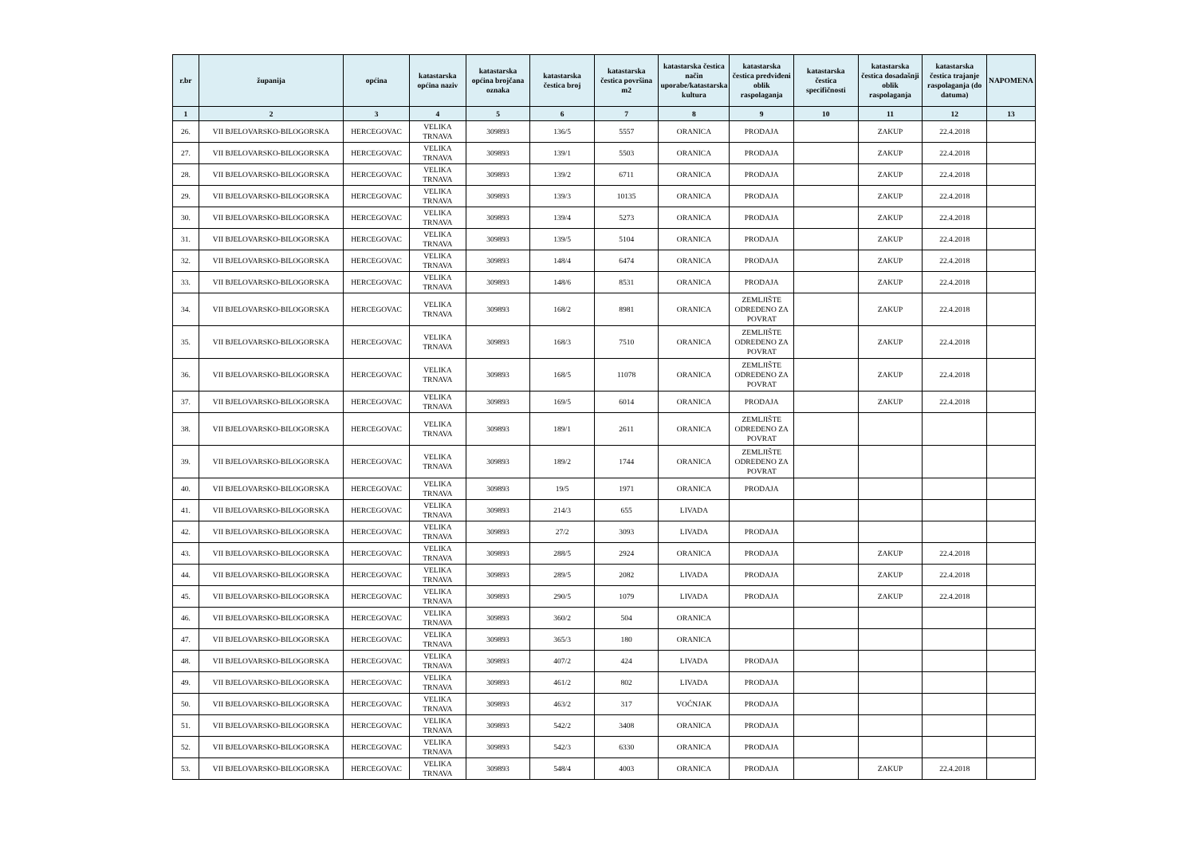| r.br | županija | općina | katastarska općina naziv | katastarska općina brojčana oznaka | katastarska čestica broj | katastarska čestica površina m2 | katastarska čestica način uporabe/katastarska kultura | katastarska čestica predviđeni oblik raspolaganja | katastarska čestica specifičnosti | katastarska čestica dosadašnji oblik raspolaganja | katastarska čestica trajanje raspolaganja (do datuma) | NAPOMENA |
| --- | --- | --- | --- | --- | --- | --- | --- | --- | --- | --- | --- | --- |
| 1 | 2 | 3 | 4 | 5 | 6 | 7 | 8 | 9 | 10 | 11 | 12 | 13 |
| 26. | VII BJELOVARSKO-BILOGORSKA | HERCEGOVAC | VELIKA TRNAVA | 309893 | 136/5 | 5557 | ORANICA | PRODAJA | | ZAKUP | 22.4.2018 | |
| 27. | VII BJELOVARSKO-BILOGORSKA | HERCEGOVAC | VELIKA TRNAVA | 309893 | 139/1 | 5503 | ORANICA | PRODAJA | | ZAKUP | 22.4.2018 | |
| 28. | VII BJELOVARSKO-BILOGORSKA | HERCEGOVAC | VELIKA TRNAVA | 309893 | 139/2 | 6711 | ORANICA | PRODAJA | | ZAKUP | 22.4.2018 | |
| 29. | VII BJELOVARSKO-BILOGORSKA | HERCEGOVAC | VELIKA TRNAVA | 309893 | 139/3 | 10135 | ORANICA | PRODAJA | | ZAKUP | 22.4.2018 | |
| 30. | VII BJELOVARSKO-BILOGORSKA | HERCEGOVAC | VELIKA TRNAVA | 309893 | 139/4 | 5273 | ORANICA | PRODAJA | | ZAKUP | 22.4.2018 | |
| 31. | VII BJELOVARSKO-BILOGORSKA | HERCEGOVAC | VELIKA TRNAVA | 309893 | 139/5 | 5104 | ORANICA | PRODAJA | | ZAKUP | 22.4.2018 | |
| 32. | VII BJELOVARSKO-BILOGORSKA | HERCEGOVAC | VELIKA TRNAVA | 309893 | 148/4 | 6474 | ORANICA | PRODAJA | | ZAKUP | 22.4.2018 | |
| 33. | VII BJELOVARSKO-BILOGORSKA | HERCEGOVAC | VELIKA TRNAVA | 309893 | 148/6 | 8531 | ORANICA | PRODAJA | | ZAKUP | 22.4.2018 | |
| 34. | VII BJELOVARSKO-BILOGORSKA | HERCEGOVAC | VELIKA TRNAVA | 309893 | 168/2 | 8981 | ORANICA | ZEMLJIŠTE ODREĐENO ZA POVRAT | | ZAKUP | 22.4.2018 | |
| 35. | VII BJELOVARSKO-BILOGORSKA | HERCEGOVAC | VELIKA TRNAVA | 309893 | 168/3 | 7510 | ORANICA | ZEMLJIŠTE ODREĐENO ZA POVRAT | | ZAKUP | 22.4.2018 | |
| 36. | VII BJELOVARSKO-BILOGORSKA | HERCEGOVAC | VELIKA TRNAVA | 309893 | 168/5 | 11078 | ORANICA | ZEMLJIŠTE ODREĐENO ZA POVRAT | | ZAKUP | 22.4.2018 | |
| 37. | VII BJELOVARSKO-BILOGORSKA | HERCEGOVAC | VELIKA TRNAVA | 309893 | 169/5 | 6014 | ORANICA | PRODAJA | | ZAKUP | 22.4.2018 | |
| 38. | VII BJELOVARSKO-BILOGORSKA | HERCEGOVAC | VELIKA TRNAVA | 309893 | 189/1 | 2611 | ORANICA | ZEMLJIŠTE ODREĐENO ZA POVRAT | | | | |
| 39. | VII BJELOVARSKO-BILOGORSKA | HERCEGOVAC | VELIKA TRNAVA | 309893 | 189/2 | 1744 | ORANICA | ZEMLJIŠTE ODREĐENO ZA POVRAT | | | | |
| 40. | VII BJELOVARSKO-BILOGORSKA | HERCEGOVAC | VELIKA TRNAVA | 309893 | 19/5 | 1971 | ORANICA | PRODAJA | | | | |
| 41. | VII BJELOVARSKO-BILOGORSKA | HERCEGOVAC | VELIKA TRNAVA | 309893 | 214/3 | 655 | LIVADA | | | | | |
| 42. | VII BJELOVARSKO-BILOGORSKA | HERCEGOVAC | VELIKA TRNAVA | 309893 | 27/2 | 3093 | LIVADA | PRODAJA | | | | |
| 43. | VII BJELOVARSKO-BILOGORSKA | HERCEGOVAC | VELIKA TRNAVA | 309893 | 288/5 | 2924 | ORANICA | PRODAJA | | ZAKUP | 22.4.2018 | |
| 44. | VII BJELOVARSKO-BILOGORSKA | HERCEGOVAC | VELIKA TRNAVA | 309893 | 289/5 | 2082 | LIVADA | PRODAJA | | ZAKUP | 22.4.2018 | |
| 45. | VII BJELOVARSKO-BILOGORSKA | HERCEGOVAC | VELIKA TRNAVA | 309893 | 290/5 | 1079 | LIVADA | PRODAJA | | ZAKUP | 22.4.2018 | |
| 46. | VII BJELOVARSKO-BILOGORSKA | HERCEGOVAC | VELIKA TRNAVA | 309893 | 360/2 | 504 | ORANICA | | | | | |
| 47. | VII BJELOVARSKO-BILOGORSKA | HERCEGOVAC | VELIKA TRNAVA | 309893 | 365/3 | 180 | ORANICA | | | | | |
| 48. | VII BJELOVARSKO-BILOGORSKA | HERCEGOVAC | VELIKA TRNAVA | 309893 | 407/2 | 424 | LIVADA | PRODAJA | | | | |
| 49. | VII BJELOVARSKO-BILOGORSKA | HERCEGOVAC | VELIKA TRNAVA | 309893 | 461/2 | 802 | LIVADA | PRODAJA | | | | |
| 50. | VII BJELOVARSKO-BILOGORSKA | HERCEGOVAC | VELIKA TRNAVA | 309893 | 463/2 | 317 | VOĆNJAK | PRODAJA | | | | |
| 51. | VII BJELOVARSKO-BILOGORSKA | HERCEGOVAC | VELIKA TRNAVA | 309893 | 542/2 | 3408 | ORANICA | PRODAJA | | | | |
| 52. | VII BJELOVARSKO-BILOGORSKA | HERCEGOVAC | VELIKA TRNAVA | 309893 | 542/3 | 6330 | ORANICA | PRODAJA | | | | |
| 53. | VII BJELOVARSKO-BILOGORSKA | HERCEGOVAC | VELIKA TRNAVA | 309893 | 548/4 | 4003 | ORANICA | PRODAJA | | ZAKUP | 22.4.2018 | |